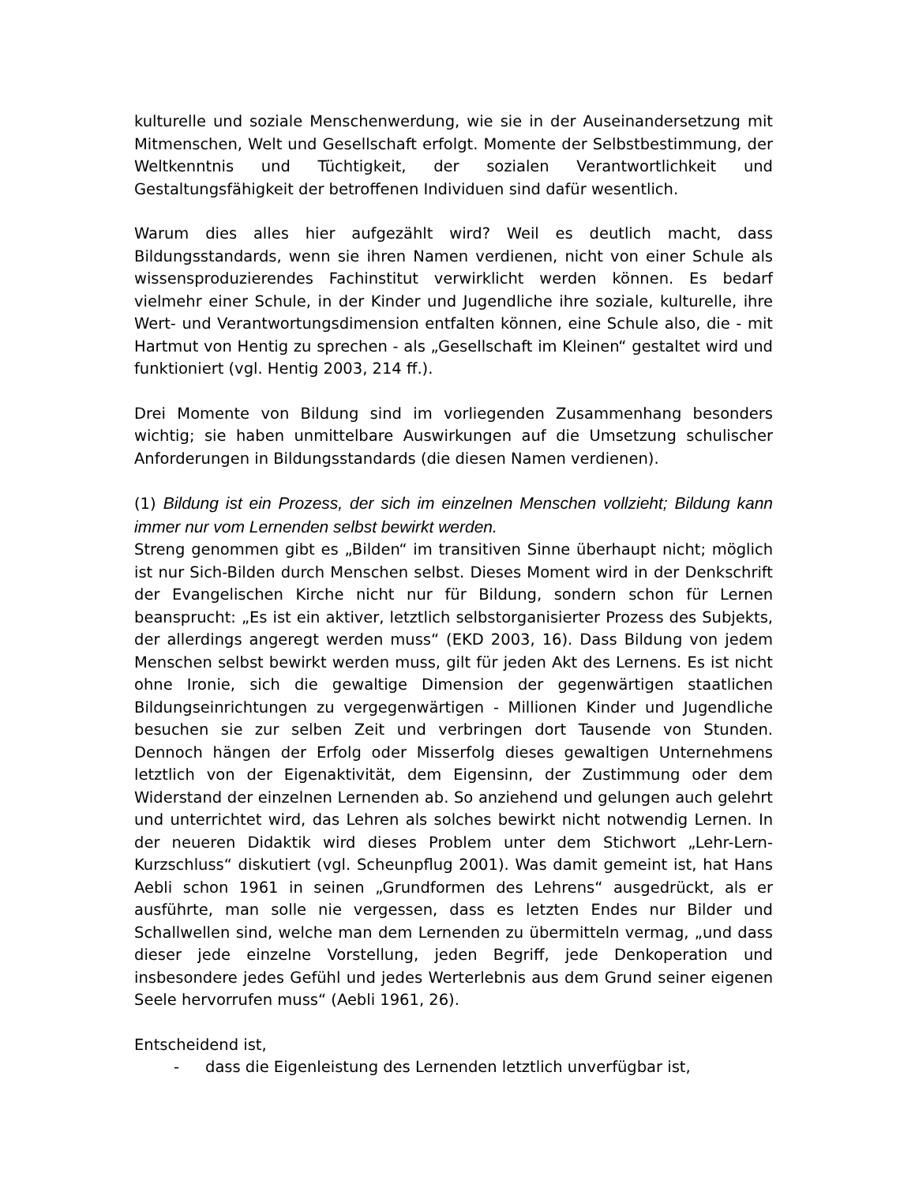kulturelle und soziale Menschenwerdung, wie sie in der Auseinandersetzung mit Mitmenschen, Welt und Gesellschaft erfolgt. Momente der Selbstbestimmung, der Weltkenntnis und Tüchtigkeit, der sozialen Verantwortlichkeit und Gestaltungsfähigkeit der betroffenen Individuen sind dafür wesentlich.
Warum dies alles hier aufgezählt wird? Weil es deutlich macht, dass Bildungsstandards, wenn sie ihren Namen verdienen, nicht von einer Schule als wissensproduzierendes Fachinstitut verwirklicht werden können. Es bedarf vielmehr einer Schule, in der Kinder und Jugendliche ihre soziale, kulturelle, ihre Wert- und Verantwortungsdimension entfalten können, eine Schule also, die - mit Hartmut von Hentig zu sprechen - als „Gesellschaft im Kleinen“ gestaltet wird und funktioniert (vgl. Hentig 2003, 214 ff.).
Drei Momente von Bildung sind im vorliegenden Zusammenhang besonders wichtig; sie haben unmittelbare Auswirkungen auf die Umsetzung schulischer Anforderungen in Bildungsstandards (die diesen Namen verdienen).
(1) Bildung ist ein Prozess, der sich im einzelnen Menschen vollzieht; Bildung kann immer nur vom Lernenden selbst bewirkt werden.
Streng genommen gibt es „Bilden“ im transitiven Sinne überhaupt nicht; möglich ist nur Sich-Bilden durch Menschen selbst. Dieses Moment wird in der Denkschrift der Evangelischen Kirche nicht nur für Bildung, sondern schon für Lernen beansprucht: „Es ist ein aktiver, letztlich selbstorganisierter Prozess des Subjekts, der allerdings angeregt werden muss“ (EKD 2003, 16). Dass Bildung von jedem Menschen selbst bewirkt werden muss, gilt für jeden Akt des Lernens. Es ist nicht ohne Ironie, sich die gewaltige Dimension der gegenwärtigen staatlichen Bildungseinrichtungen zu vergegenwärtigen - Millionen Kinder und Jugendliche besuchen sie zur selben Zeit und verbringen dort Tausende von Stunden. Dennoch hängen der Erfolg oder Misserfolg dieses gewaltigen Unternehmens letztlich von der Eigenaktivität, dem Eigensinn, der Zustimmung oder dem Widerstand der einzelnen Lernenden ab. So anziehend und gelungen auch gelehrt und unterrichtet wird, das Lehren als solches bewirkt nicht notwendig Lernen. In der neueren Didaktik wird dieses Problem unter dem Stichwort „Lehr-Lern-Kurzschluss“ diskutiert (vgl. Scheunpflug 2001). Was damit gemeint ist, hat Hans Aebli schon 1961 in seinen „Grundformen des Lehrens“ ausgedrückt, als er ausführte, man solle nie vergessen, dass es letzten Endes nur Bilder und Schallwellen sind, welche man dem Lernenden zu übermitteln vermag, „und dass dieser jede einzelne Vorstellung, jeden Begriff, jede Denkoperation und insbesondere jedes Gefühl und jedes Werterlebnis aus dem Grund seiner eigenen Seele hervorrufen muss“ (Aebli 1961, 26).
Entscheidend ist,
- dass die Eigenleistung des Lernenden letztlich unverfügbar ist,